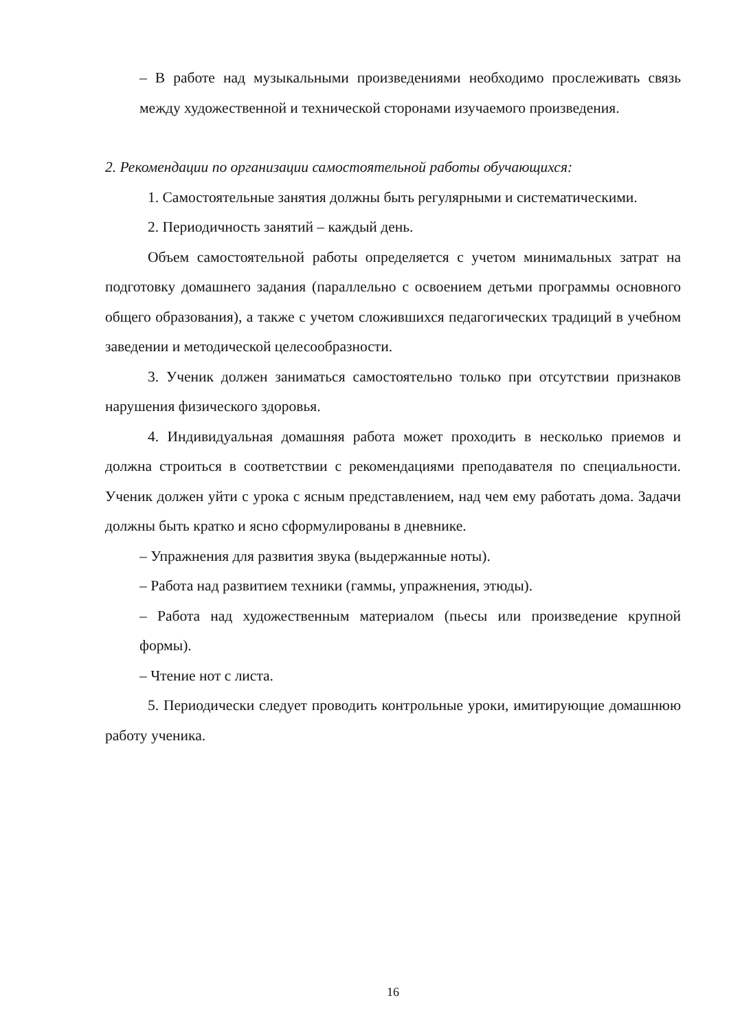– В работе над музыкальными произведениями необходимо прослеживать связь между художественной и технической сторонами изучаемого произведения.
2. Рекомендации по организации самостоятельной работы обучающихся:
1. Самостоятельные занятия должны быть регулярными и систематическими.
2. Периодичность занятий – каждый день.
Объем самостоятельной работы определяется с учетом минимальных затрат на подготовку домашнего задания (параллельно с освоением детьми программы основного общего образования), а также с учетом сложившихся педагогических традиций в учебном заведении и методической целесообразности.
3. Ученик должен заниматься самостоятельно только при отсутствии признаков нарушения физического здоровья.
4. Индивидуальная домашняя работа может проходить в несколько приемов и должна строиться в соответствии с рекомендациями преподавателя по специальности. Ученик должен уйти с урока с ясным представлением, над чем ему работать дома. Задачи должны быть кратко и ясно сформулированы в дневнике.
– Упражнения для развития звука (выдержанные ноты).
– Работа над развитием техники (гаммы, упражнения, этюды).
– Работа над художественным материалом (пьесы или произведение крупной формы).
– Чтение нот с листа.
5. Периодически следует проводить контрольные уроки, имитирующие домашнюю работу ученика.
16